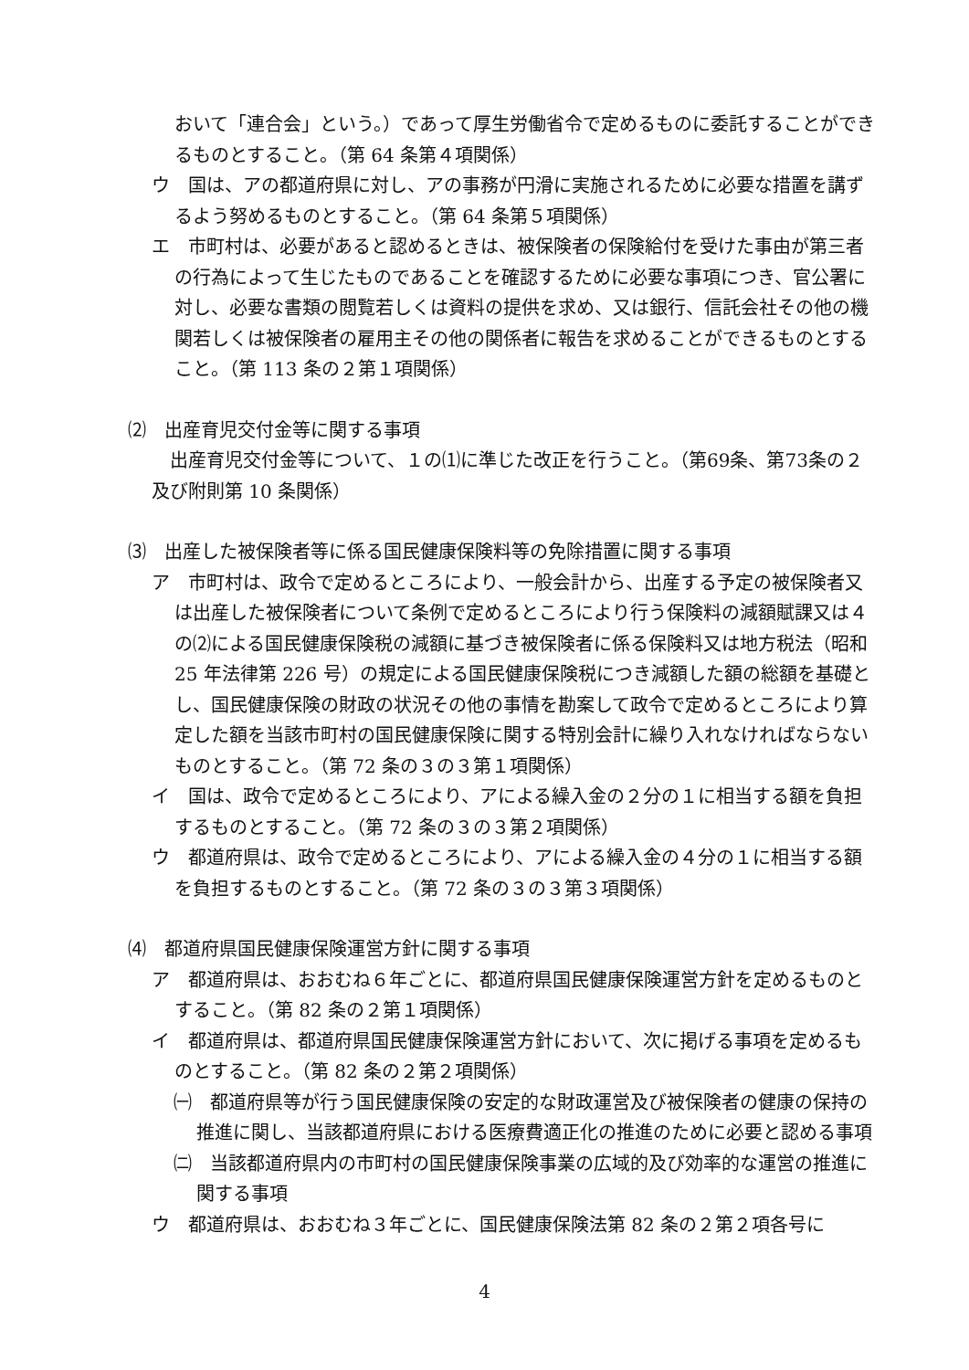おいて「連合会」という。）であって厚生労働省令で定めるものに委託することができるものとすること。（第 64 条第４項関係）
ウ　国は、アの都道府県に対し、アの事務が円滑に実施されるために必要な措置を講ずるよう努めるものとすること。（第 64 条第５項関係）
エ　市町村は、必要があると認めるときは、被保険者の保険給付を受けた事由が第三者の行為によって生じたものであることを確認するために必要な事項につき、官公署に対し、必要な書類の閲覧若しくは資料の提供を求め、又は銀行、信託会社その他の機関若しくは被保険者の雇用主その他の関係者に報告を求めることができるものとすること。（第 113 条の２第１項関係）
⑵　出産育児交付金等に関する事項
出産育児交付金等について、１の⑴に準じた改正を行うこと。（第69条、第73条の２及び附則第 10 条関係）
⑶　出産した被保険者等に係る国民健康保険料等の免除措置に関する事項
ア　市町村は、政令で定めるところにより、一般会計から、出産する予定の被保険者又は出産した被保険者について条例で定めるところにより行う保険料の減額賦課又は４の⑵による国民健康保険税の減額に基づき被保険者に係る保険料又は地方税法（昭和 25 年法律第 226 号）の規定による国民健康保険税につき減額した額の総額を基礎とし、国民健康保険の財政の状況その他の事情を勘案して政令で定めるところにより算定した額を当該市町村の国民健康保険に関する特別会計に繰り入れなければならないものとすること。（第 72 条の３の３第１項関係）
イ　国は、政令で定めるところにより、アによる繰入金の２分の１に相当する額を負担するものとすること。（第 72 条の３の３第２項関係）
ウ　都道府県は、政令で定めるところにより、アによる繰入金の４分の１に相当する額を負担するものとすること。（第 72 条の３の３第３項関係）
⑷　都道府県国民健康保険運営方針に関する事項
ア　都道府県は、おおむね６年ごとに、都道府県国民健康保険運営方針を定めるものとすること。（第 82 条の２第１項関係）
イ　都道府県は、都道府県国民健康保険運営方針において、次に掲げる事項を定めるものとすること。（第 82 条の２第２項関係）
㈠　都道府県等が行う国民健康保険の安定的な財政運営及び被保険者の健康の保持の推進に関し、当該都道府県における医療費適正化の推進のために必要と認める事項
㈡　当該都道府県内の市町村の国民健康保険事業の広域的及び効率的な運営の推進に関する事項
ウ　都道府県は、おおむね３年ごとに、国民健康保険法第 82 条の２第２項各号に
4